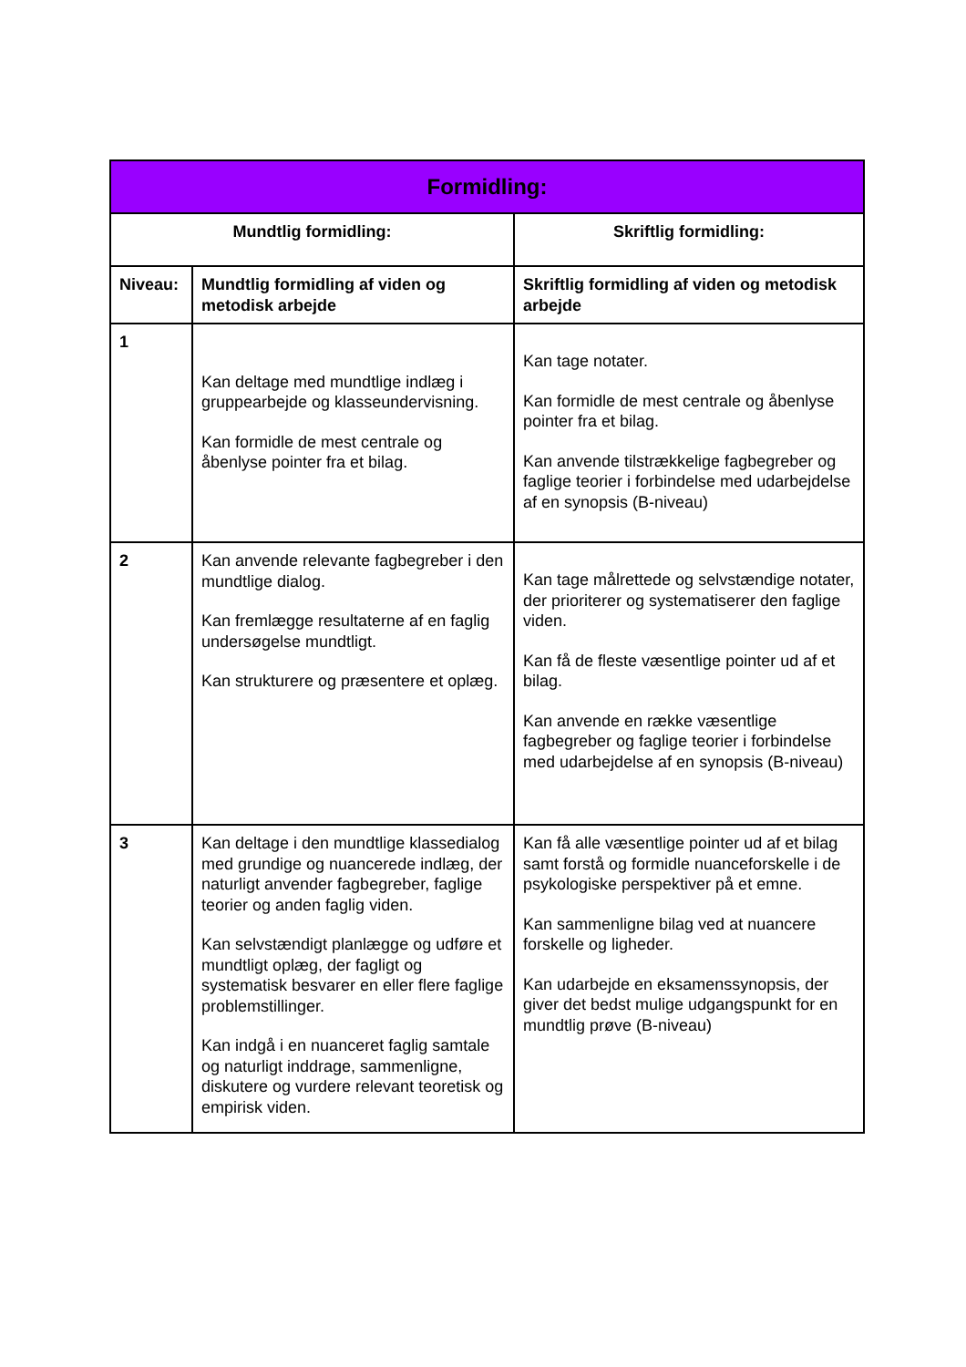| Formidling: | | |
| --- | --- | --- |
| Mundtlig formidling: | | Skriftlig formidling: |
| Niveau: | Mundtlig formidling af viden og metodisk arbejde | Skriftlig formidling af viden og metodisk arbejde |
| 1 | Kan deltage med mundtlige indlæg i gruppearbejde og klasseundervisning. Kan formidle de mest centrale og åbenlyse pointer fra et bilag. | Kan tage notater. Kan formidle de mest centrale og åbenlyse pointer fra et bilag. Kan anvende tilstrækkelige fagbegreber og faglige teorier i forbindelse med udarbejdelse af en synopsis (B-niveau) |
| 2 | Kan anvende relevante fagbegreber i den mundtlige dialog. Kan fremlægge resultaterne af en faglig undersøgelse mundtligt. Kan strukturere og præsentere et oplæg. | Kan tage målrettede og selvstændige notater, der prioriterer og systematiserer den faglige viden. Kan få de fleste væsentlige pointer ud af et bilag. Kan anvende en række væsentlige fagbegreber og faglige teorier i forbindelse med udarbejdelse af en synopsis (B-niveau) |
| 3 | Kan deltage i den mundtlige klassedialog med grundige og nuancerede indlæg, der naturligt anvender fagbegreber, faglige teorier og anden faglig viden. Kan selvstændigt planlægge og udføre et mundtligt oplæg, der fagligt og systematisk besvarer en eller flere faglige problemstillinger. Kan indgå i en nuanceret faglig samtale og naturligt inddrage, sammenligne, diskutere og vurdere relevant teoretisk og empirisk viden. | Kan få alle væsentlige pointer ud af et bilag samt forstå og formidle nuanceforskelle i de psykologiske perspektiver på et emne. Kan sammenligne bilag ved at nuancere forskelle og ligheder. Kan udarbejde en eksamenssynopsis, der giver det bedst mulige udgangspunkt for en mundtlig prøve (B-niveau) |